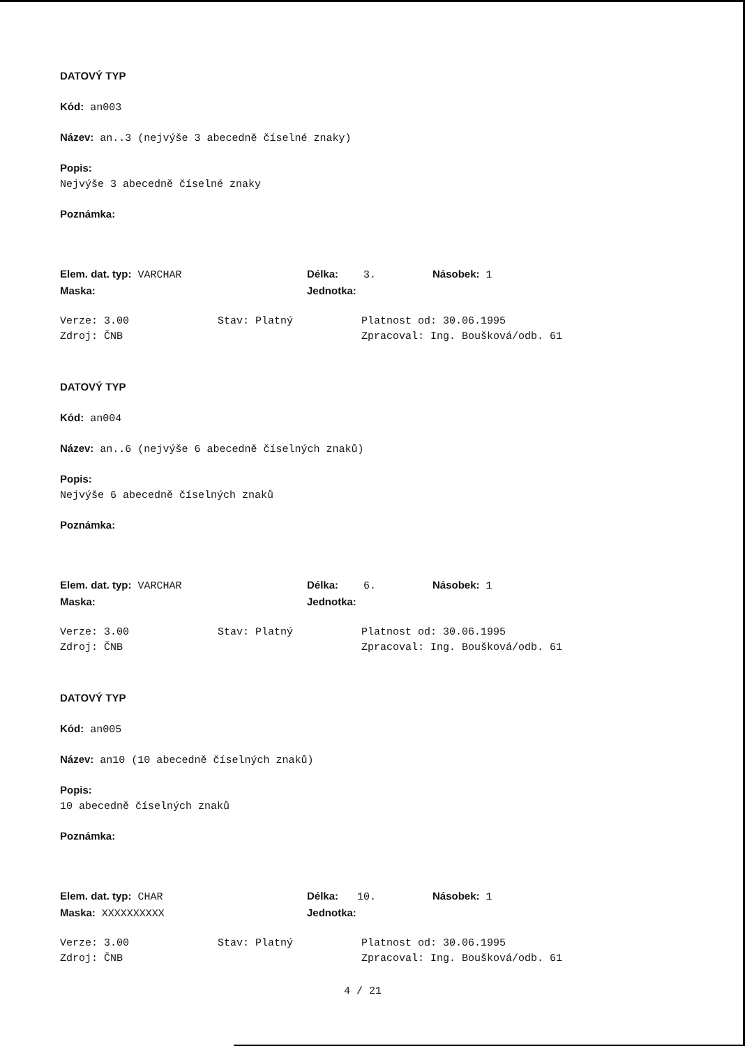DATOVÝ TYP
Kód: an003
Název: an..3 (nejvýše 3 abecedně číselné znaky)
Popis:
Nejvýše 3 abecedně číselné znaky
Poznámka:
Elem. dat. typ: VARCHAR Délka: 3. Násobek: 1
Maska: Jednotka:
Verze: 3.00 Stav: Platný Platnost od: 30.06.1995
Zdroj: ČNB Zpracoval: Ing. Boušková/odb. 61
DATOVÝ TYP
Kód: an004
Název: an..6 (nejvýše 6 abecedně číselných znaků)
Popis:
Nejvýše 6 abecedně číselných znaků
Poznámka:
Elem. dat. typ: VARCHAR Délka: 6. Násobek: 1
Maska: Jednotka:
Verze: 3.00 Stav: Platný Platnost od: 30.06.1995
Zdroj: ČNB Zpracoval: Ing. Boušková/odb. 61
DATOVÝ TYP
Kód: an005
Název: an10 (10 abecedně číselných znaků)
Popis:
10 abecedně číselných znaků
Poznámka:
Elem. dat. typ: CHAR Délka: 10. Násobek: 1
Maska: XXXXXXXXXX Jednotka:
Verze: 3.00 Stav: Platný Platnost od: 30.06.1995
Zdroj: ČNB Zpracoval: Ing. Boušková/odb. 61
4 / 21